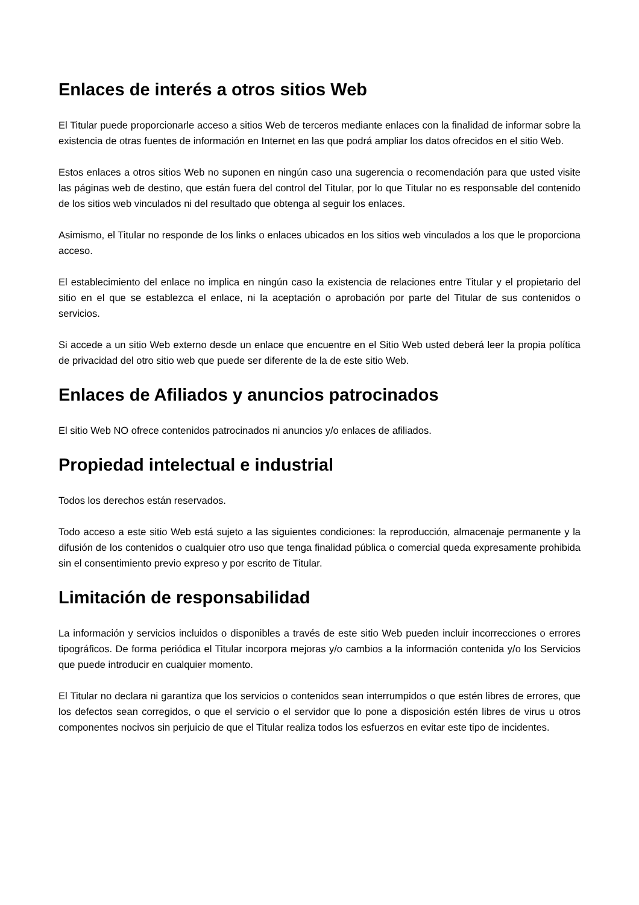Enlaces de interés a otros sitios Web
El Titular puede proporcionarle acceso a sitios Web de terceros mediante enlaces con la finalidad de informar sobre la existencia de otras fuentes de información en Internet en las que podrá ampliar los datos ofrecidos en el sitio Web.
Estos enlaces a otros sitios Web no suponen en ningún caso una sugerencia o recomendación para que usted visite las páginas web de destino, que están fuera del control del Titular, por lo que Titular no es responsable del contenido de los sitios web vinculados ni del resultado que obtenga al seguir los enlaces.
Asimismo, el Titular no responde de los links o enlaces ubicados en los sitios web vinculados a los que le proporciona acceso.
El establecimiento del enlace no implica en ningún caso la existencia de relaciones entre Titular y el propietario del sitio en el que se establezca el enlace, ni la aceptación o aprobación por parte del Titular de sus contenidos o servicios.
Si accede a un sitio Web externo desde un enlace que encuentre en el Sitio Web usted deberá leer la propia política de privacidad del otro sitio web que puede ser diferente de la de este sitio Web.
Enlaces de Afiliados y anuncios patrocinados
El sitio Web NO ofrece contenidos patrocinados ni anuncios y/o enlaces de afiliados.
Propiedad intelectual e industrial
Todos los derechos están reservados.
Todo acceso a este sitio Web está sujeto a las siguientes condiciones: la reproducción, almacenaje permanente y la difusión de los contenidos o cualquier otro uso que tenga finalidad pública o comercial queda expresamente prohibida sin el consentimiento previo expreso y por escrito de Titular.
Limitación de responsabilidad
La información y servicios incluidos o disponibles a través de este sitio Web pueden incluir incorrecciones o errores tipográficos. De forma periódica el Titular incorpora mejoras y/o cambios a la información contenida y/o los Servicios que puede introducir en cualquier momento.
El Titular no declara ni garantiza que los servicios o contenidos sean interrumpidos o que estén libres de errores, que los defectos sean corregidos, o que el servicio o el servidor que lo pone a disposición estén libres de virus u otros componentes nocivos sin perjuicio de que el Titular realiza todos los esfuerzos en evitar este tipo de incidentes.